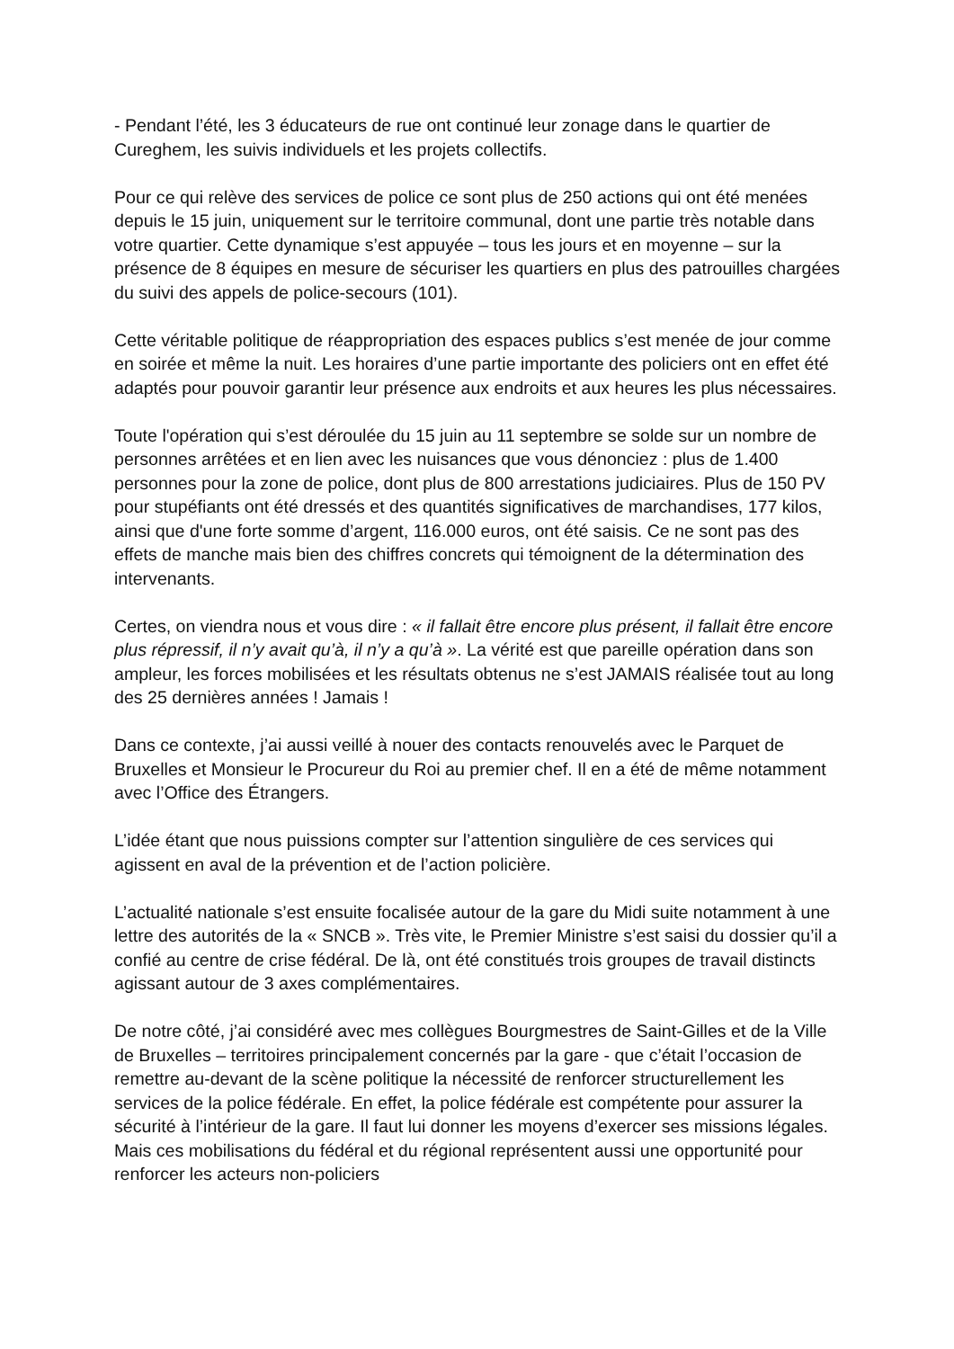- Pendant l’été, les 3 éducateurs de rue ont continué leur zonage dans le quartier de Cureghem, les suivis individuels et les projets collectifs.
Pour ce qui relève des services de police ce sont plus de 250 actions qui ont été menées depuis le 15 juin, uniquement sur le territoire communal, dont une partie très notable dans votre quartier. Cette dynamique s’est appuyée – tous les jours et en moyenne – sur la présence de 8 équipes en mesure de sécuriser les quartiers en plus des patrouilles chargées du suivi des appels de police-secours (101).
Cette véritable politique de réappropriation des espaces publics s’est menée de jour comme en soirée et même la nuit. Les horaires d’une partie importante des policiers ont en effet été adaptés pour pouvoir garantir leur présence aux endroits et aux heures les plus nécessaires.
Toute l'opération qui s’est déroulée du 15 juin au 11 septembre se solde sur un nombre de personnes arrêtées et en lien avec les nuisances que vous dénonciez : plus de 1.400 personnes pour la zone de police, dont plus de 800 arrestations judiciaires. Plus de 150 PV pour stupéfiants ont été dressés et des quantités significatives de marchandises, 177 kilos, ainsi que d'une forte somme d’argent, 116.000 euros, ont été saisis. Ce ne sont pas des effets de manche mais bien des chiffres concrets qui témoignent de la détermination des intervenants.
Certes, on viendra nous et vous dire : « il fallait être encore plus présent, il fallait être encore plus répressif, il n’y avait qu’à, il n’y a qu’à ». La vérité est que pareille opération dans son ampleur, les forces mobilisées et les résultats obtenus ne s’est JAMAIS réalisée tout au long des 25 dernières années ! Jamais !
Dans ce contexte, j’ai aussi veillé à nouer des contacts renouvelés avec le Parquet de Bruxelles et Monsieur le Procureur du Roi au premier chef. Il en a été de même notamment avec l’Office des Étrangers.
L’idée étant que nous puissions compter sur l’attention singulière de ces services qui agissent en aval de la prévention et de l’action policière.
L’actualité nationale s’est ensuite focalisée autour de la gare du Midi suite notamment à une lettre des autorités de la « SNCB ». Très vite, le Premier Ministre s’est saisi du dossier qu’il a confié au centre de crise fédéral. De là, ont été constitués trois groupes de travail distincts agissant autour de 3 axes complémentaires.
De notre côté, j’ai considéré avec mes collègues Bourgmestres de Saint-Gilles et de la Ville de Bruxelles – territoires principalement concernés par la gare - que c’était l’occasion de remettre au-devant de la scène politique la nécessité de renforcer structurellement les services de la police fédérale. En effet, la police fédérale est compétente pour assurer la sécurité à l’intérieur de la gare. Il faut lui donner les moyens d’exercer ses missions légales. Mais ces mobilisations du fédéral et du régional représentent aussi une opportunité pour renforcer les acteurs non-policiers